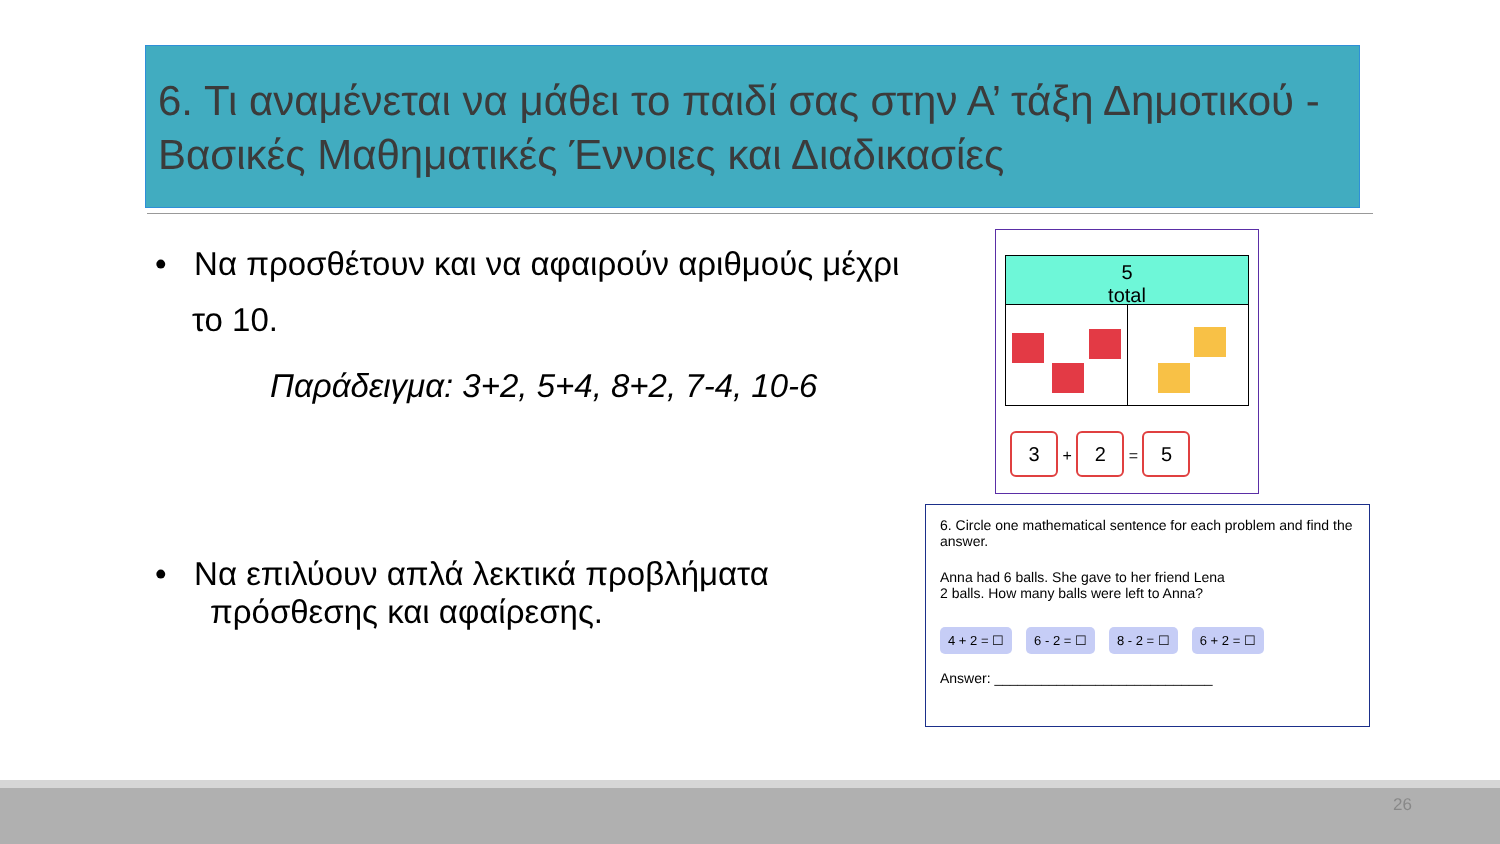6. Τι αναμένεται να μάθει το παιδί σας στην Α’ τάξη Δημοτικού - Βασικές Μαθηματικές Έννοιες και Διαδικασίες
• Να προσθέτουν και να αφαιρούν αριθμούς μέχρι
το 10.
Παράδειγμα: 3+2, 5+4, 8+2, 7-4, 10-6
• Να επιλύουν απλά λεκτικά προβλήματα
πρόσθεσης και αφαίρεσης.
5
total
3 + 2 = 5
6. Circle one mathematical sentence for each problem and find the answer.
Anna had 6 balls. She gave to her friend Lena 2 balls. How many balls were left to Anna?
4 + 2 = ☐ 6 - 2 = ☐ 8 - 2 = ☐ 6 + 2 = ☐
Answer: ____________________________
26